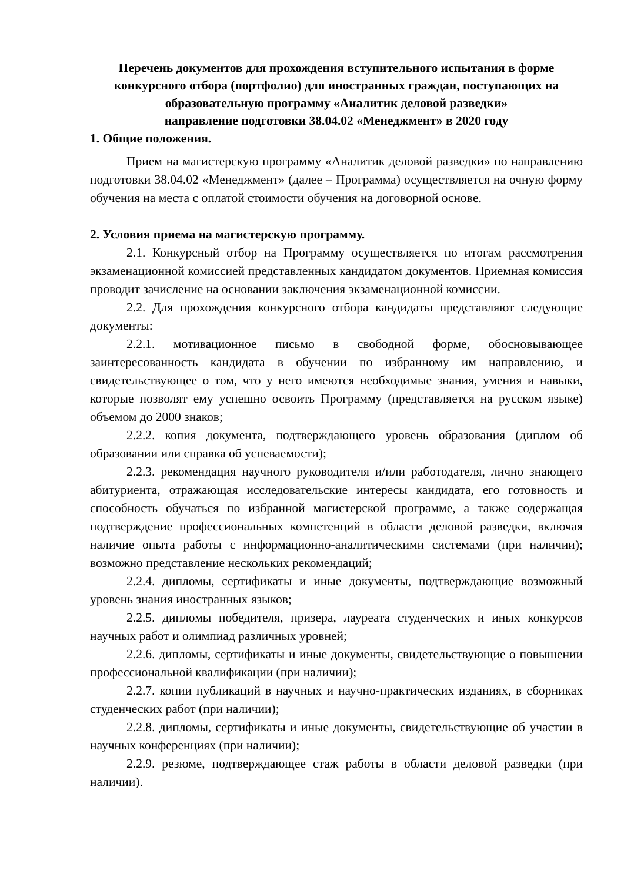Перечень документов для прохождения вступительного испытания в форме конкурсного отбора (портфолио) для иностранных граждан, поступающих на образовательную программу «Аналитик деловой разведки»
направление подготовки 38.04.02 «Менеджмент» в 2020 году
1. Общие положения.
Прием на магистерскую программу «Аналитик деловой разведки» по направлению подготовки 38.04.02 «Менеджмент» (далее – Программа) осуществляется на очную форму обучения на места с оплатой стоимости обучения на договорной основе.
2. Условия приема на магистерскую программу.
2.1. Конкурсный отбор на Программу осуществляется по итогам рассмотрения экзаменационной комиссией представленных кандидатом документов. Приемная комиссия проводит зачисление на основании заключения экзаменационной комиссии.
2.2. Для прохождения конкурсного отбора кандидаты представляют следующие документы:
2.2.1. мотивационное письмо в свободной форме, обосновывающее заинтересованность кандидата в обучении по избранному им направлению, и свидетельствующее о том, что у него имеются необходимые знания, умения и навыки, которые позволят ему успешно освоить Программу (представляется на русском языке) объемом до 2000 знаков;
2.2.2. копия документа, подтверждающего уровень образования (диплом об образовании или справка об успеваемости);
2.2.3. рекомендация научного руководителя и/или работодателя, лично знающего абитуриента, отражающая исследовательские интересы кандидата, его готовность и способность обучаться по избранной магистерской программе, а также содержащая подтверждение профессиональных компетенций в области деловой разведки, включая наличие опыта работы с информационно-аналитическими системами (при наличии); возможно представление нескольких рекомендаций;
2.2.4. дипломы, сертификаты и иные документы, подтверждающие возможный уровень знания иностранных языков;
2.2.5. дипломы победителя, призера, лауреата студенческих и иных конкурсов научных работ и олимпиад различных уровней;
2.2.6. дипломы, сертификаты и иные документы, свидетельствующие о повышении профессиональной квалификации (при наличии);
2.2.7. копии публикаций в научных и научно-практических изданиях, в сборниках студенческих работ (при наличии);
2.2.8. дипломы, сертификаты и иные документы, свидетельствующие об участии в научных конференциях (при наличии);
2.2.9. резюме, подтверждающее стаж работы в области деловой разведки (при наличии).